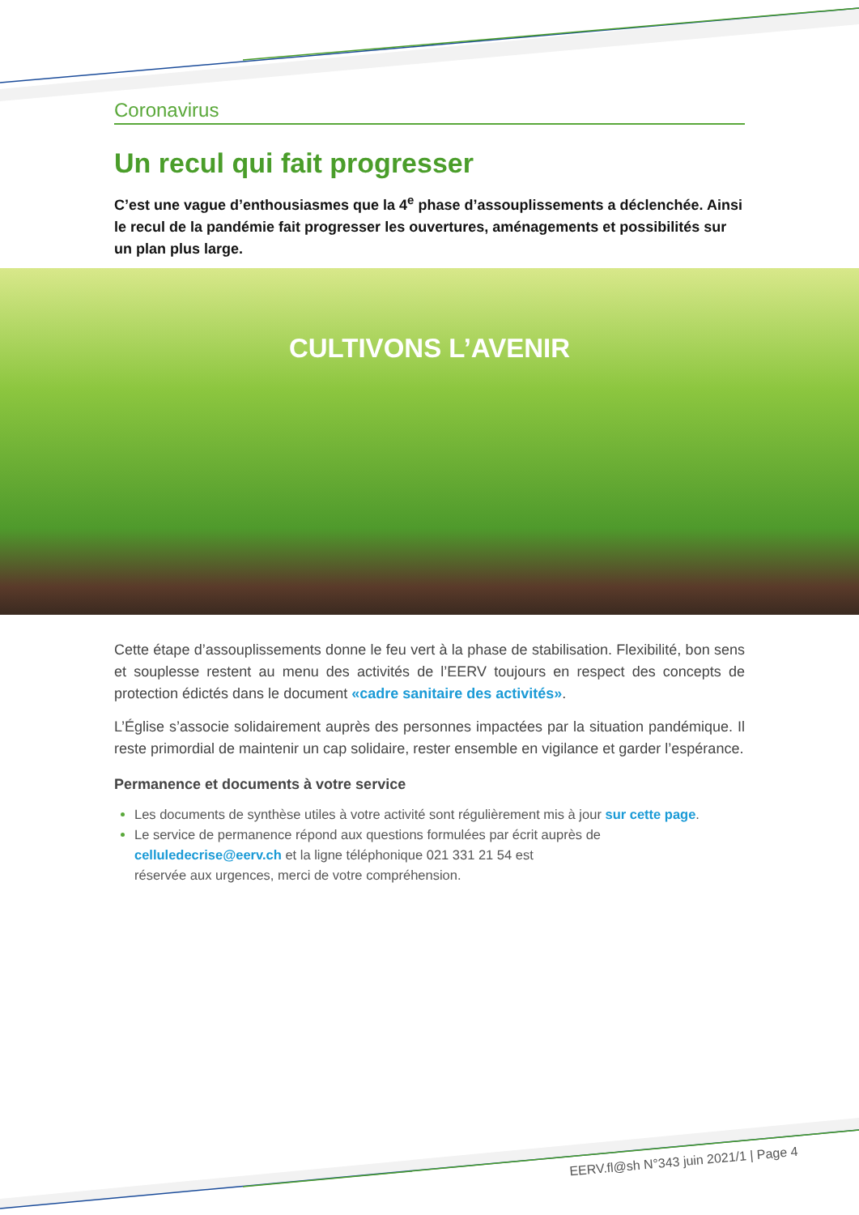Coronavirus
Un recul qui fait progresser
C’est une vague d’enthousiasmes que la 4<sup>e</sup> phase d’assouplissements a déclenchée. Ainsi le recul de la pandémie fait progresser les ouvertures, aménagements et possibilités sur un plan plus large.
CULTIVONS L’AVENIR
Cette étape d’assouplissements donne le feu vert à la phase de stabilisation. Flexibilité, bon sens et souplesse restent au menu des activités de l’EERV toujours en respect des concepts de protection édictés dans le document «cadre sanitaire des activités».
L’Église s’associe solidairement auprès des personnes impactées par la situation pandémique. Il reste primordial de maintenir un cap solidaire, rester ensemble en vigilance et garder l’espérance.
Permanence et documents à votre service
Les documents de synthèse utiles à votre activité sont régulièrement mis à jour sur cette page.
Le service de permanence répond aux questions formulées par écrit auprès de
celluledecrise@eerv.ch et la ligne téléphonique 021 331 21 54 est
réservée aux urgences, merci de votre compréhension.
EERV.fl@sh N°343 juin 2021/1 | Page 4